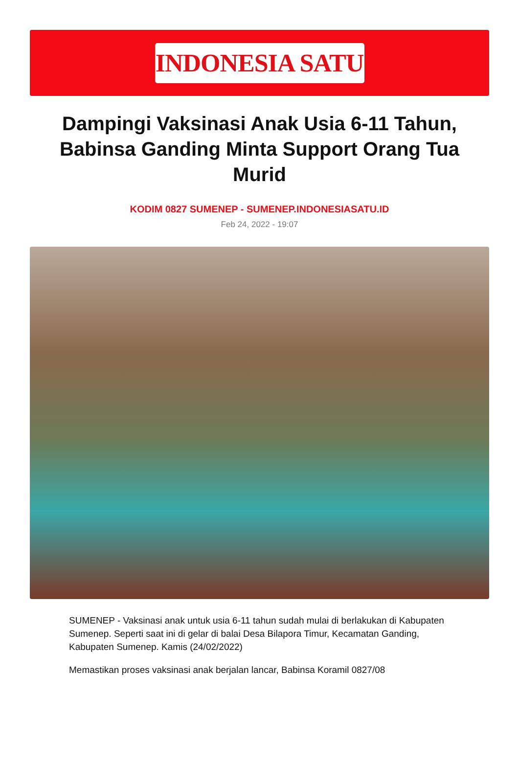INDONESIA SATU
Dampingi Vaksinasi Anak Usia 6-11 Tahun, Babinsa Ganding Minta Support Orang Tua Murid
KODIM 0827 SUMENEP - SUMENEP.INDONESIASATU.ID
Feb 24, 2022 - 19:07
SUMENEP - Vaksinasi anak untuk usia 6-11 tahun sudah mulai di berlakukan di Kabupaten Sumenep. Seperti saat ini di gelar di balai Desa Bilapora Timur, Kecamatan Ganding, Kabupaten Sumenep. Kamis (24/02/2022)
Memastikan proses vaksinasi anak berjalan lancar, Babinsa Koramil 0827/08